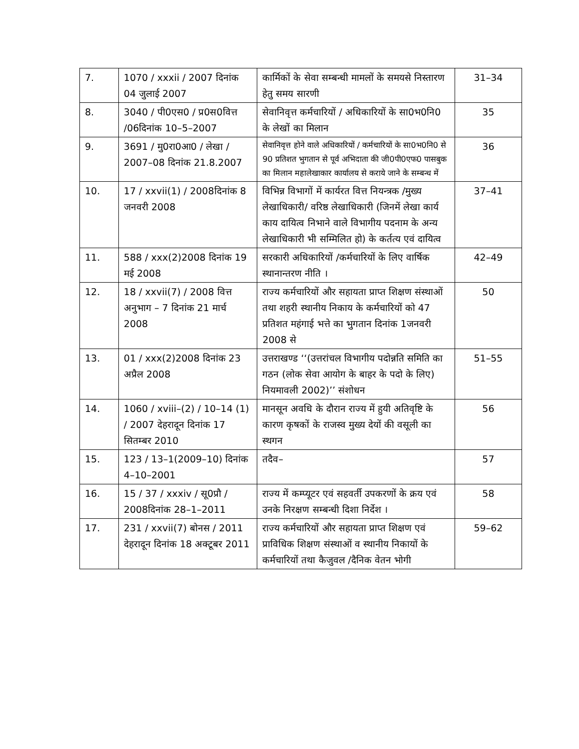| 7. | 1070 / xxxii / 2007 दिनांक 04 जुलाई 2007 | कार्मिकों के सेवा सम्बन्धी मामलों के समयसे निस्तारण हेतु समय सारणी | 31–34 |
| 8. | 3040 / पी0एस0 / प्र0स0वित्त /06दिनांक 10–5–2007 | सेवानिवृत्त कर्मचारियों / अधिकारियों के सा0भ0नि0 के लेखों का मिलान | 35 |
| 9. | 3691 / मु0रा0आ0 / लेखा / 2007–08 दिनांक 21.8.2007 | सेवानिवृत्त होने वाले अधिकारियों / कर्मचारियों के सा0भ0नि0 से 90 प्रतिशत भुगतान से पूर्व अभिदाता की जी0पी0एफ0 पासबुक का मिलान महालेखाकार कार्यालय से कराये जाने के सम्बन्ध में | 36 |
| 10. | 17 / xxvii(1) / 2008दिनांक 8 जनवरी 2008 | विभिन्न विभागों में कार्यरत वित्त नियन्त्रक /मुख्य लेखाधिकारी/ वरिष्ठ लेखाधिकारी (जिनमें लेखा कार्य काय दायित्व निभाने वाले विभागीय पदनाम के अन्य लेखाधिकारी भी सम्मिलित हो) के कर्तत्य एवं दायित्व | 37–41 |
| 11. | 588 / xxx(2)2008 दिनांक 19 मई 2008 | सरकारी अधिकारियों /कर्मचारियों के लिए वार्षिक स्थानान्तरण नीति । | 42–49 |
| 12. | 18 / xxvii(7) / 2008 वित्त अनुभाग – 7 दिनांक 21 मार्च 2008 | राज्य कर्मचारियों और सहायता प्राप्त शिक्षण संस्थाओं तथा शहरी स्थानीय निकाय के कर्मचारियों को 47 प्रतिशत महंगाई भत्ते का भुगतान दिनांक 1जनवरी 2008 से | 50 |
| 13. | 01 / xxx(2)2008 दिनांक 23 अप्रैल 2008 | उत्तराखण्ड ‘‘(उत्तरांचल विभागीय पदोन्नति समिति का गठन (लोक सेवा आयोग के बाहर के पदो के लिए) नियमावली 2002)’’ संशोधन | 51–55 |
| 14. | 1060 / xviii–(2) / 10–14 (1) / 2007 देहरादून दिनांक 17 सितम्बर 2010 | मानसून अवधि के दौरान राज्य में हुयी अतिवृष्टि के कारण कृषकों के राजस्व मुख्य देयों की वसूली का स्थगन | 56 |
| 15. | 123 / 13–1(2009–10) दिनांक 4–10–2001 | तदैव– | 57 |
| 16. | 15 / 37 / xxxiv / सू0प्रौ / 2008दिनांक 28–1–2011 | राज्य में कम्प्यूटर एवं सहवर्ती उपकरणों के क्रय एवं उनके निरक्षण सम्बन्धी दिशा निर्देश । | 58 |
| 17. | 231 / xxvii(7) बोनस / 2011 देहरादून दिनांक 18 अक्टूबर 2011 | राज्य कर्मचारियों और सहायता प्राप्त शिक्षण एवं प्राविधिक शिक्षण संस्थाओं व स्थानीय निकायों के कर्मचारियों तथा कैजुवल /दैनिक वेतन भोगी | 59–62 |